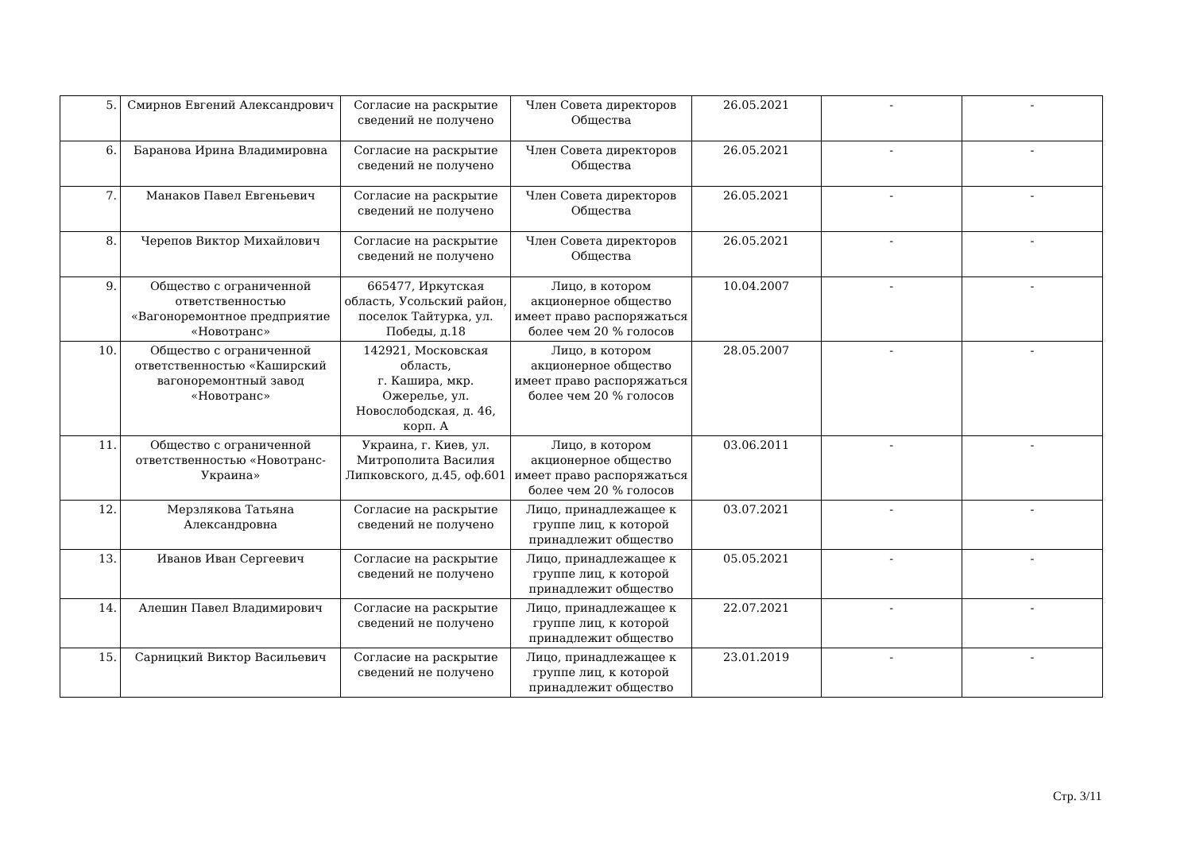| 5. | Смирнов Евгений Александрович | Согласие на раскрытие сведений не получено | Член Совета директоров Общества | 26.05.2021 | - | - |
| 6. | Баранова Ирина Владимировна | Согласие на раскрытие сведений не получено | Член Совета директоров Общества | 26.05.2021 | - | - |
| 7. | Манаков Павел Евгеньевич | Согласие на раскрытие сведений не получено | Член Совета директоров Общества | 26.05.2021 | - | - |
| 8. | Черепов Виктор Михайлович | Согласие на раскрытие сведений не получено | Член Совета директоров Общества | 26.05.2021 | - | - |
| 9. | Общество с ограниченной ответственностью «Вагоноремонтное предприятие «Новотранс» | 665477, Иркутская область, Усольский район, поселок Тайтурка, ул. Победы, д.18 | Лицо, в котором акционерное общество имеет право распоряжаться более чем 20 % голосов | 10.04.2007 | - | - |
| 10. | Общество с ограниченной ответственностью «Каширский вагоноремонтный завод «Новотранс» | 142921, Московская область, г. Кашира, мкр. Ожерелье, ул. Новослободская, д. 46, корп. А | Лицо, в котором акционерное общество имеет право распоряжаться более чем 20 % голосов | 28.05.2007 | - | - |
| 11. | Общество с ограниченной ответственностью «Новотранс-Украина» | Украина, г. Киев, ул. Митрополита Василия Липковского, д.45, оф.601 | Лицо, в котором акционерное общество имеет право распоряжаться более чем 20 % голосов | 03.06.2011 | - | - |
| 12. | Мерзлякова Татьяна Александровна | Согласие на раскрытие сведений не получено | Лицо, принадлежащее к группе лиц, к которой принадлежит общество | 03.07.2021 | - | - |
| 13. | Иванов Иван Сергеевич | Согласие на раскрытие сведений не получено | Лицо, принадлежащее к группе лиц, к которой принадлежит общество | 05.05.2021 | - | - |
| 14. | Алешин Павел Владимирович | Согласие на раскрытие сведений не получено | Лицо, принадлежащее к группе лиц, к которой принадлежит общество | 22.07.2021 | - | - |
| 15. | Сарницкий Виктор Васильевич | Согласие на раскрытие сведений не получено | Лицо, принадлежащее к группе лиц, к которой принадлежит общество | 23.01.2019 | - | - |
Стр. 3/11